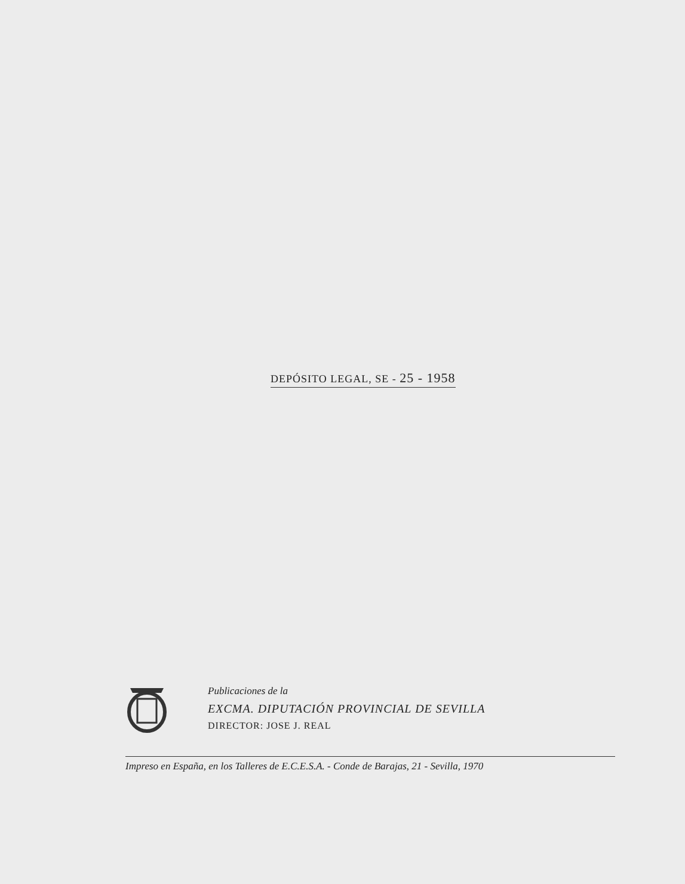DEPÓSITO LEGAL, SE - 25 - 1958
Publicaciones de la
EXCMA. DIPUTACIÓN PROVINCIAL DE SEVILLA
DIRECTOR: JOSE J. REAL
Impreso en España, en los Talleres de E.C.E.S.A. - Conde de Barajas, 21 - Sevilla, 1970